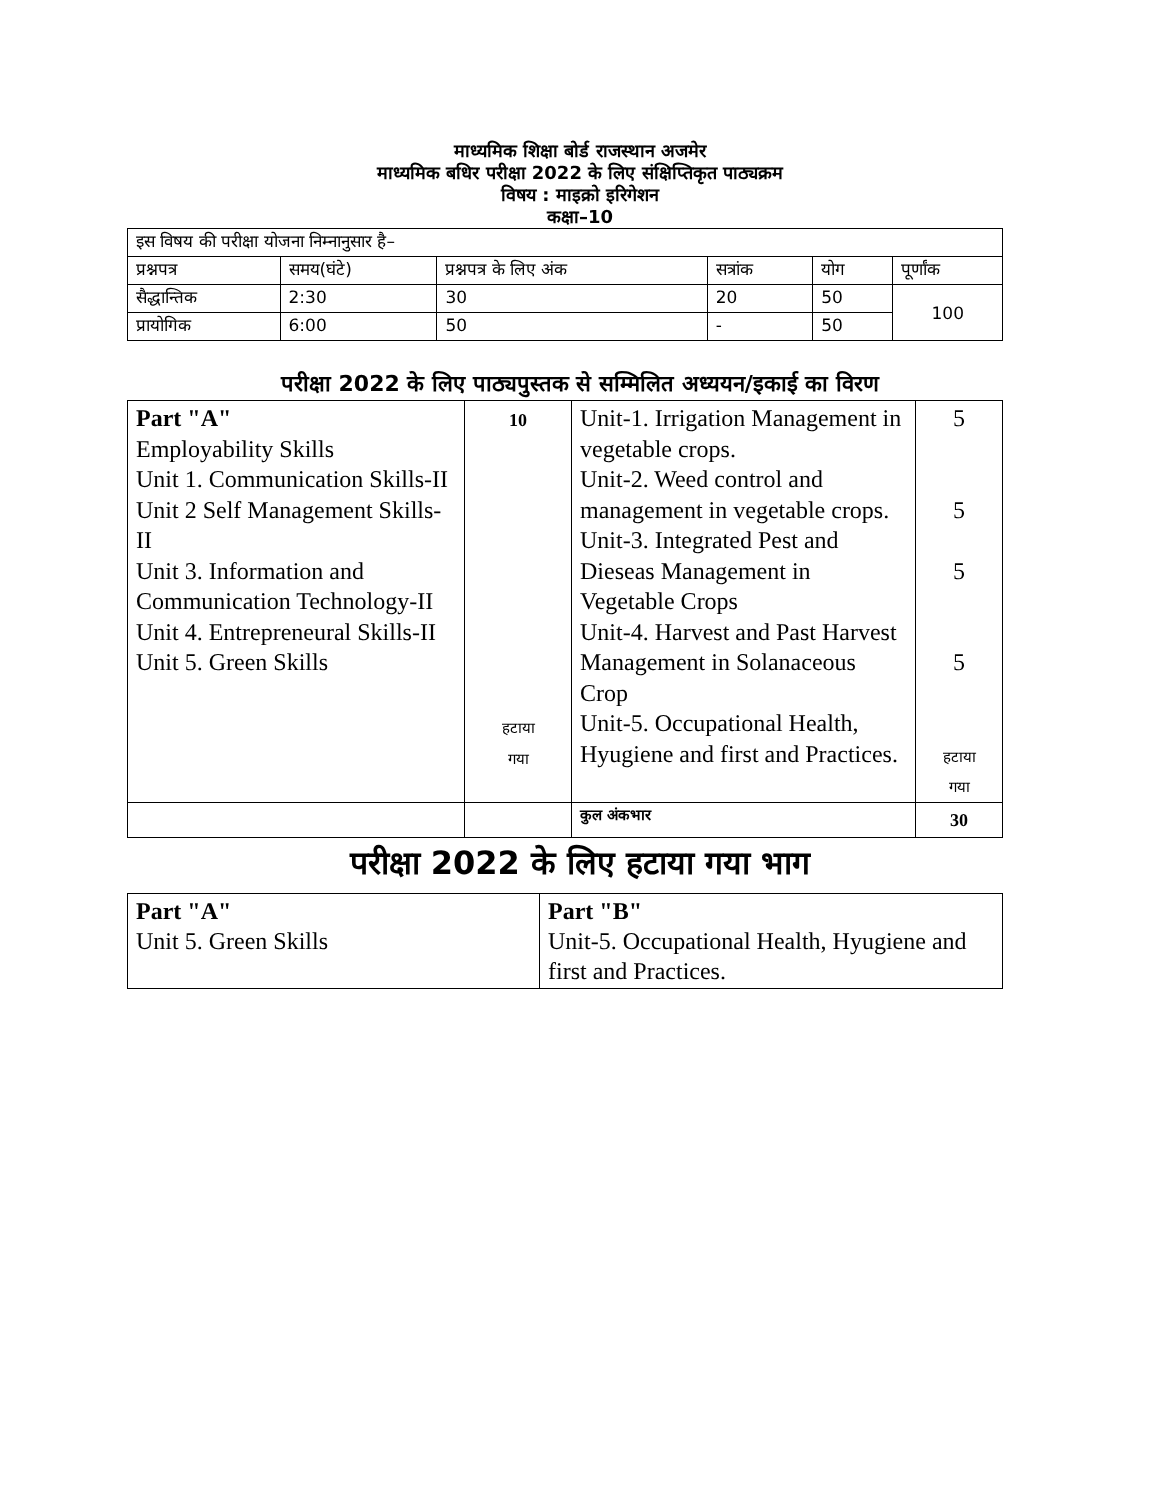माध्यमिक शिक्षा बोर्ड राजस्थान अजमेर
माध्यमिक बधिर परीक्षा 2022 के लिए संक्षिप्तिकृत पाठ्यक्रम
विषय : माइक्रो इरिगेशन
कक्षा–10
| इस विषय की परीक्षा योजना निम्नानुसार है– | | | | | |
| प्रश्नपत्र | समय(घंटे) | प्रश्नपत्र के लिए अंक | सत्रांक | योग | पूर्णांक |
| सैद्धान्तिक | 2:30 | 30 | 20 | 50 | 100 |
| प्रायोगिक | 6:00 | 50 | - | 50 | |
परीक्षा 2022 के लिए पाठ्यपुस्तक से सम्मिलित अध्ययन/इकाई का विरण
| Part "A" Employability Skills Unit 1. Communication Skills-II Unit 2 Self Management Skills-II Unit 3. Information and Communication Technology-II Unit 4. Entrepreneural Skills-II Unit 5. Green Skills | 10 हटाया गया | Unit-1. Irrigation Management in vegetable crops. Unit-2. Weed control and management in vegetable crops. Unit-3. Integrated Pest and Dieseas Management in Vegetable Crops Unit-4. Harvest and Past Harvest Management in Solanaceous Crop Unit-5. Occupational Health, Hyugiene and first and Practices. | 5 5 5 5 हटाया गया |
| | | कुल अंकभार | 30 |
परीक्षा 2022 के लिए हटाया गया भाग
| Part "A" Unit 5. Green Skills | Part "B" Unit-5. Occupational Health, Hyugiene and first and Practices. |